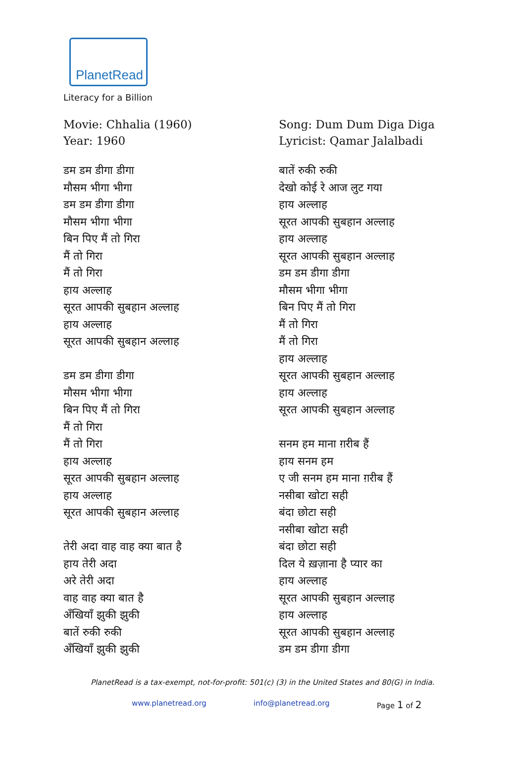PlanetRead
Literacy for a Billion
Movie: Chhalia (1960)
Year: 1960
डम डम डीगा डीगा
मौसम भीगा भीगा
डम डम डीगा डीगा
मौसम भीगा भीगा
बिन पिए मैं तो गिरा
मैं तो गिरा
मैं तो गिरा
हाय अल्लाह
सूरत आपकी सुबहान अल्लाह
हाय अल्लाह
सूरत आपकी सुबहान अल्लाह
डम डम डीगा डीगा
मौसम भीगा भीगा
बिन पिए मैं तो गिरा
मैं तो गिरा
मैं तो गिरा
हाय अल्लाह
सूरत आपकी सुबहान अल्लाह
हाय अल्लाह
सूरत आपकी सुबहान अल्लाह
तेरी अदा वाह वाह क्या बात है
हाय तेरी अदा
अरे तेरी अदा
वाह वाह क्या बात है
अँखियाँ झुकी झुकी
बातें रुकी रुकी
अँखियाँ झुकी झुकी
Song: Dum Dum Diga Diga
Lyricist: Qamar Jalalbadi
बातें रुकी रुकी
देखो कोई रे आज लुट गया
हाय अल्लाह
सूरत आपकी सुबहान अल्लाह
हाय अल्लाह
सूरत आपकी सुबहान अल्लाह
डम डम डीगा डीगा
मौसम भीगा भीगा
बिन पिए मैं तो गिरा
मैं तो गिरा
मैं तो गिरा
हाय अल्लाह
सूरत आपकी सुबहान अल्लाह
हाय अल्लाह
सूरत आपकी सुबहान अल्लाह
सनम हम माना ग़रीब हैं
हाय सनम हम
ए जी सनम हम माना ग़रीब हैं
नसीबा खोटा सही
बंदा छोटा सही
नसीबा खोटा सही
बंदा छोटा सही
दिल ये ख़ज़ाना है प्यार का
हाय अल्लाह
सूरत आपकी सुबहान अल्लाह
हाय अल्लाह
सूरत आपकी सुबहान अल्लाह
डम डम डीगा डीगा
PlanetRead is a tax-exempt, not-for-profit: 501(c) (3) in the United States and 80(G) in India.
www.planetread.org info@planetread.org Page 1 of 2